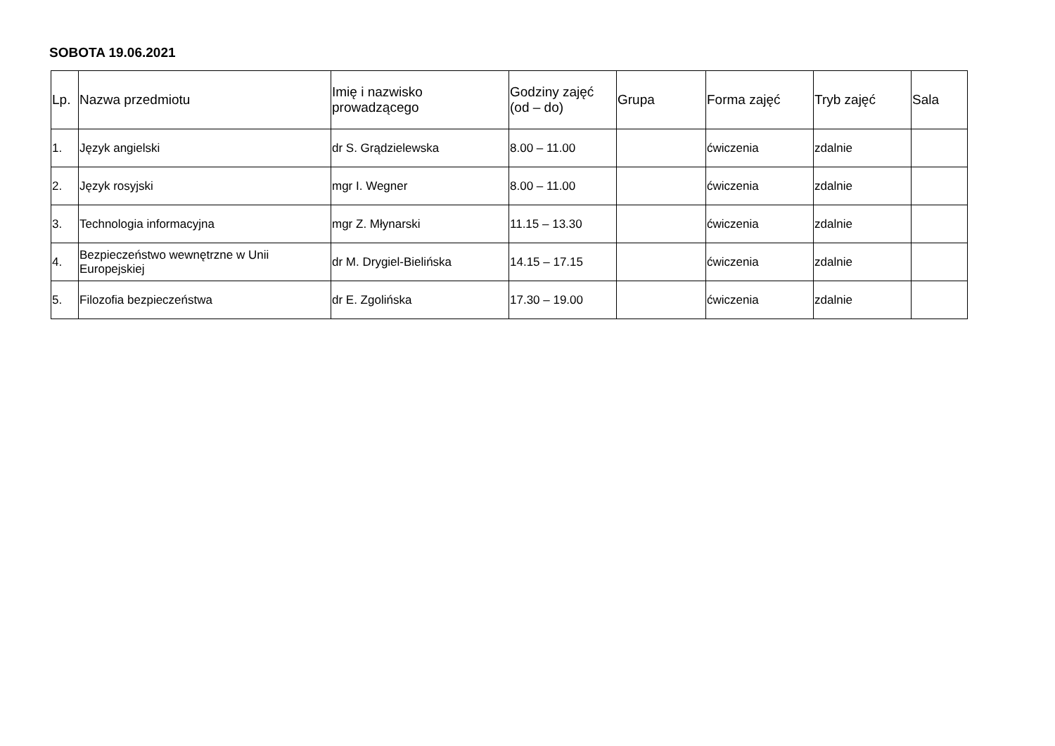SOBOTA 19.06.2021
| Lp. | Nazwa przedmiotu | Imię i nazwisko prowadzącego | Godziny zajęć (od – do) | Grupa | Forma zajęć | Tryb zajęć | Sala |
| --- | --- | --- | --- | --- | --- | --- | --- |
| 1. | Język angielski | dr S. Grądzielewska | 8.00 – 11.00 | | ćwiczenia | zdalnie | |
| 2. | Język rosyjski | mgr I. Wegner | 8.00 – 11.00 | | ćwiczenia | zdalnie | |
| 3. | Technologia informacyjna | mgr Z. Młynarski | 11.15 – 13.30 | | ćwiczenia | zdalnie | |
| 4. | Bezpieczeństwo wewnętrzne w Unii Europejskiej | dr M. Drygiel-Bielińska | 14.15 – 17.15 | | ćwiczenia | zdalnie | |
| 5. | Filozofia bezpieczeństwa | dr E. Zgolińska | 17.30 – 19.00 | | ćwiczenia | zdalnie | |